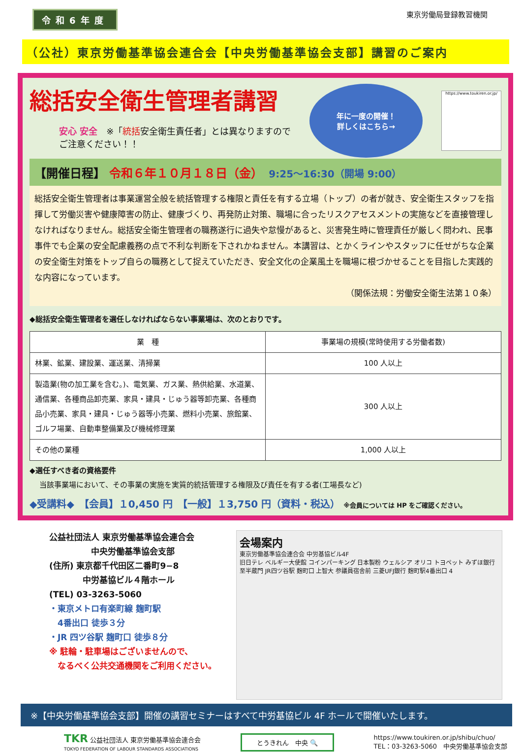令和6年度 東京労働局登録教習機関
（公社）東京労働基準協会連合会【中央労働基準協会支部】講習のご案内
総括安全衛生管理者講習
安心 安全　※「統括安全衛生責任者」とは異なりますので
ご注意ください！！
年に一度の開催！
詳しくはこちら→
https://www.toukiren.or.jp/
【開催日程】 令和６年１０月１８日（金）　9:25～16:30（開場 9:00）
総括安全衛生管理者は事業運営全般を統括管理する権限と責任を有する立場（トップ）の者が就き、安全衛生スタッフを指揮して労働災害や健康障害の防止、健康づくり、再発防止対策、職場に合ったリスクアセスメントの実施などを直接管理しなければなりません。総括安全衛生管理者の職務遂行に過失や怠慢があると、災害発生時に管理責任が厳しく問われ、民事事件でも企業の安全配慮義務の点で不利な判断を下されかねません。本講習は、とかくラインやスタッフに任せがちな企業の安全衛生対策をトップ自らの職務として捉えていただき、安全文化の企業風土を職場に根づかせることを目指した実践的な内容になっています。
（関係法規：労働安全衛生法第１０条）
◆総括安全衛生管理者を選任しなければならない事業場は、次のとおりです。
| 業 種 | 事業場の規模(常時使用する労働者数) |
| --- | --- |
| 林業、鉱業、建設業、運送業、清掃業 | 100 人以上 |
| 製造業(物の加工業を含む。)、電気業、ガス業、熱供給業、水道業、通信業、各種商品卸売業、家具・建具・じゅう器等卸売業、各種商品小売業、家具・建具・じゅう器等小売業、燃料小売業、旅館業、ゴルフ場業、自動車整備業及び機械修理業 | 300 人以上 |
| その他の業種 | 1,000 人以上 |
◆選任すべき者の資格要件
当該事業場において、その事業の実施を実質的統括管理する権限及び責任を有する者(工場長など)
◆受講料◆　【会員】１0,450 円　【一般】１3,750 円（資料・税込） ※会員については HP をご確認ください。
公益社団法人 東京労働基準協会連合会
　　　　　中央労働基準協会支部
(住所) 東京都千代田区二番町9−8
　　　　中労基協ビル４階ホール
(TEL) 03-3263-5060
・東京メトロ有楽町線 麹町駅
　4番出口 徒歩３分
・JR 四ツ谷駅 麹町口 徒歩８分
※ 駐輪・駐車場はございませんので、
　なるべく公共交通機関をご利用ください。
会場案内
東京労働基準協会連合会 中労基協ビル4F
旧日テレ ベルギー大使館 コインパーキング 日本製粉 ウェルシア オリコ トヨペット みずほ銀行 至半蔵門 JR四ツ谷駅 麹町口 上智大 参議員宿舎前 三菱UFJ銀行 麹町駅4番出口 4
※【中央労働基準協会支部】開催の講習セミナーはすべて中労基協ビル 4F ホールで開催いたします。
TKR 公益社団法人 東京労働基準協会連合会
TOKYO FEDERATION OF LABOUR STANDARDS ASSOCIATIONS
とうきれん　中央 🔍
https://www.toukiren.or.jp/shibu/chuo/
TEL：03-3263-5060　中央労働基準協会支部